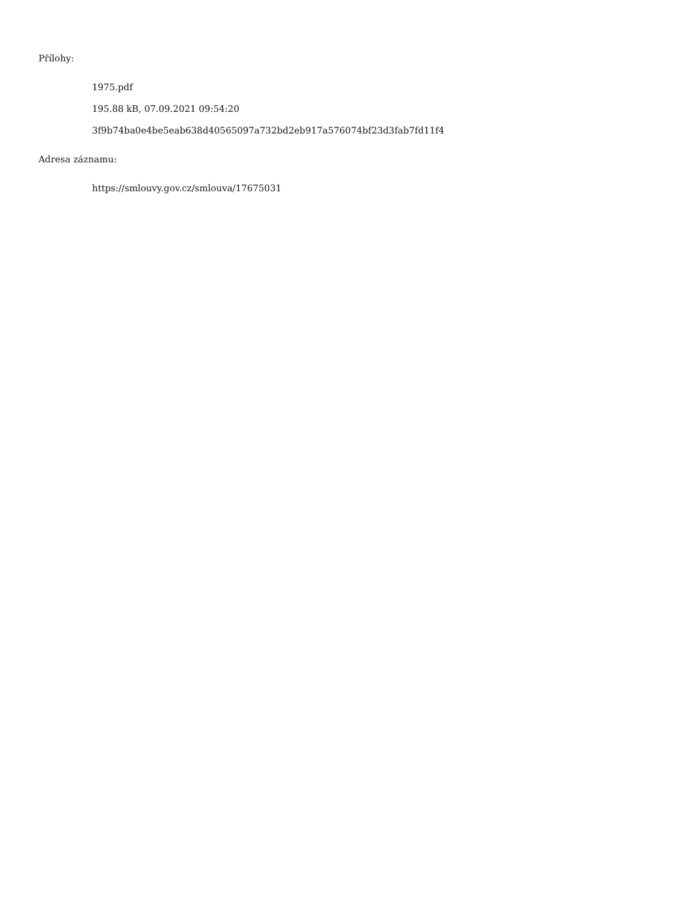Přílohy:
1975.pdf
195.88 kB, 07.09.2021 09:54:20
3f9b74ba0e4be5eab638d40565097a732bd2eb917a576074bf23d3fab7fd11f4
Adresa záznamu:
https://smlouvy.gov.cz/smlouva/17675031